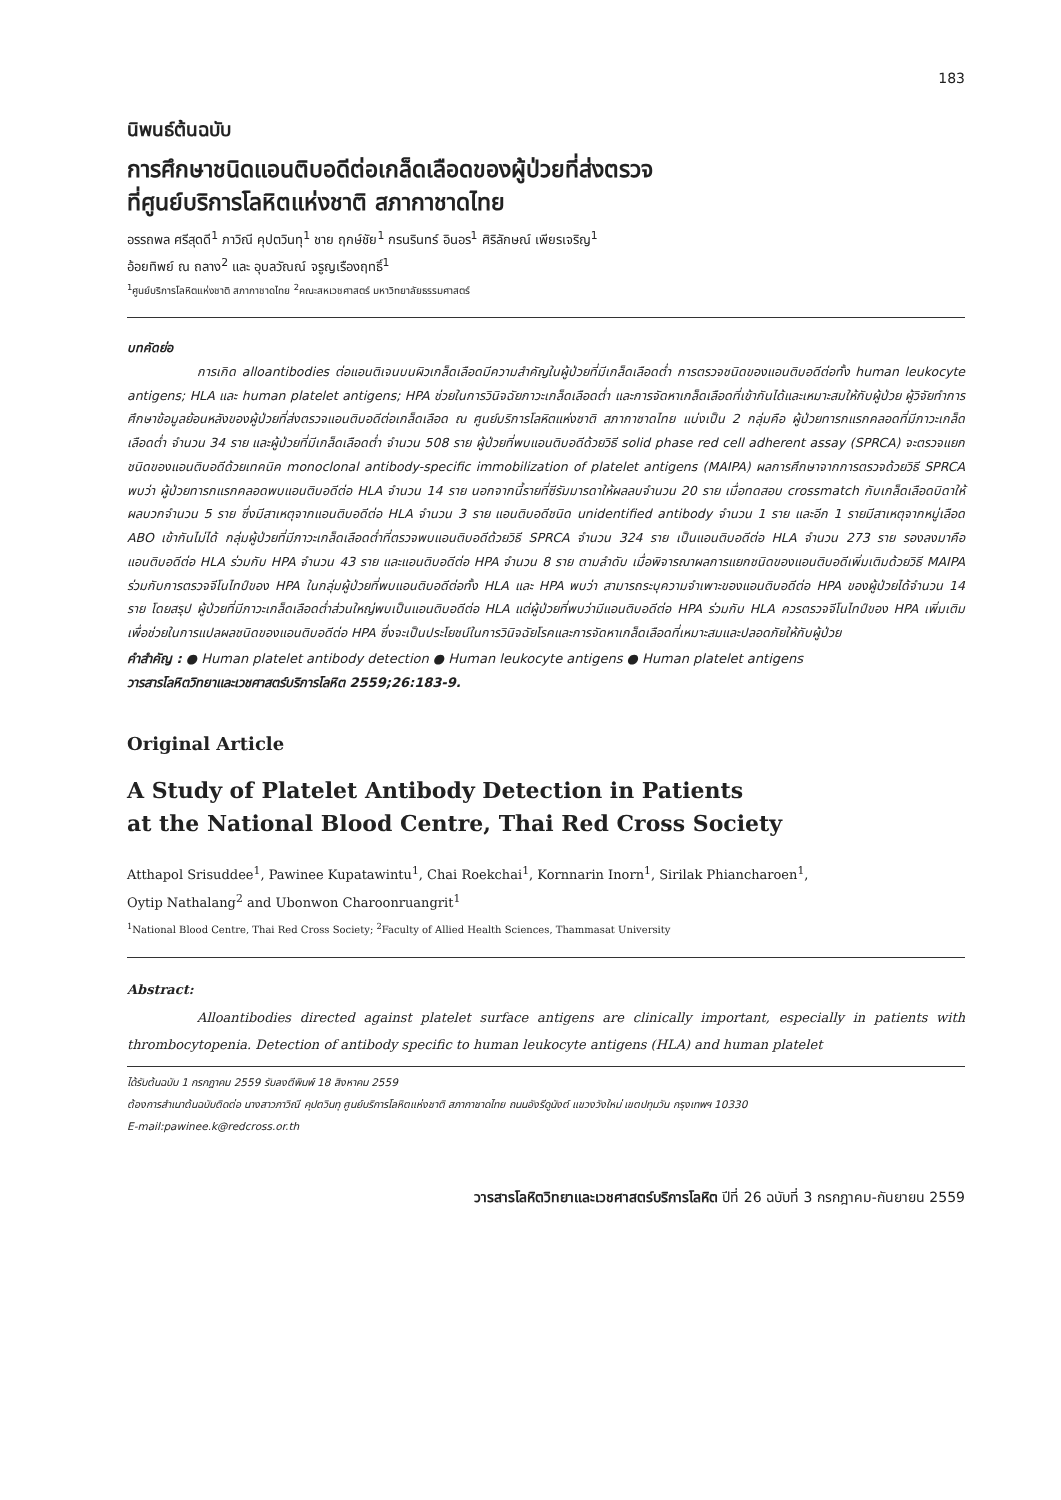183
นิพนธ์ต้นฉบับ
การศึกษาชนิดแอนติบอดีต่อเกล็ดเลือดของผู้ป่วยที่ส่งตรวจ
ที่ศูนย์บริการโลหิตแห่งชาติ สภากาชาดไทย
อรรถพล ศรีสุดดี<sup>1</sup> ภาวิณี คุปตวินทุ<sup>1</sup> ชาย ฤกษ์ชัย<sup>1</sup> กรนรินทร์ อินอร<sup>1</sup> ศิริลักษณ์ เพียรเจริญ<sup>1</sup>
อ้อยทิพย์ ณ ถลาง<sup>2</sup> และ อุบลวัณณ์ จรูญเรืองฤทธิ์<sup>1</sup>
<sup>1</sup> ศูนย์บริการโลหิตแห่งชาติ สภากาชาดไทย <sup>2</sup>คณะสหเวชศาสตร์ มหาวิทยาลัยธรรมศาสตร์
บทคัดย่อ
การเกิด alloantibodies ต่อแอนติเจนบนผิวเกล็ดเลือดมีความสำคัญในผู้ป่วยที่มีเกล็ดเลือดต่ำ การตรวจชนิดของแอนติบอดีต่อทั้ง human leukocyte antigens; HLA และ human platelet antigens; HPA ช่วยในการวินิจฉัยภาวะเกล็ดเลือดต่ำ และการจัดหาเกล็ดเลือดที่เข้ากันได้และเหมาะสมให้กับผู้ป่วย ผู้วิจัยทำการศึกษาข้อมูลย้อนหลังของผู้ป่วยที่ส่งตรวจแอนติบอดีต่อเกล็ดเลือด ณ ศูนย์บริการโลหิตแห่งชาติ สภากาชาดไทย แบ่งเป็น 2 กลุ่มคือ ผู้ป่วยทารกแรกคลอดที่มีภาวะเกล็ดเลือดต่ำ จำนวน 34 ราย และผู้ป่วยที่มีเกล็ดเลือดต่ำ จำนวน 508 ราย ผู้ป่วยที่พบแอนติบอดีด้วยวิธี solid phase red cell adherent assay (SPRCA) จะตรวจแยกชนิดของแอนติบอดีด้วยเทคนิค monoclonal antibody-specific immobilization of platelet antigens (MAIPA) ผลการศึกษาจากการตรวจด้วยวิธี SPRCA พบว่า ผู้ป่วยทารกแรกคลอดพบแอนติบอดีต่อ HLA จำนวน 14 ราย นอกจากนี้รายที่ซีรัมมารดาให้ผลลบจำนวน 20 ราย เมื่อทดสอบ crossmatch กับเกล็ดเลือดบิดาให้ผลบวกจำนวน 5 ราย ซึ่งมีสาเหตุจากแอนติบอดีต่อ HLA จำนวน 3 ราย แอนติบอดีชนิด unidentified antibody จำนวน 1 ราย และอีก 1 รายมีสาเหตุจากหมู่เลือด ABO เข้ากันไม่ได้ กลุ่มผู้ป่วยที่มีภาวะเกล็ดเลือดต่ำที่ตรวจพบแอนติบอดีด้วยวิธี SPRCA จำนวน 324 ราย เป็นแอนติบอดีต่อ HLA จำนวน 273 ราย รองลงมาคือแอนติบอดีต่อ HLA ร่วมกับ HPA จำนวน 43 ราย และแอนติบอดีต่อ HPA จำนวน 8 ราย ตามลำดับ เมื่อพิจารณาผลการแยกชนิดของแอนติบอดีเพิ่มเติมด้วยวิธี MAIPA ร่วมกับการตรวจจีโนไทป์ของ HPA ในกลุ่มผู้ป่วยที่พบแอนติบอดีต่อทั้ง HLA และ HPA พบว่า สามารถระบุความจำเพาะของแอนติบอดีต่อ HPA ของผู้ป่วยได้จำนวน 14 ราย โดยสรุป ผู้ป่วยที่มีภาวะเกล็ดเลือดต่ำส่วนใหญ่พบเป็นแอนติบอดีต่อ HLA แต่ผู้ป่วยที่พบว่ามีแอนติบอดีต่อ HPA ร่วมกับ HLA ควรตรวจจีโนไทป์ของ HPA เพิ่มเติมเพื่อช่วยในการแปลผลชนิดของแอนติบอดีต่อ HPA ซึ่งจะเป็นประโยชน์ในการวินิจฉัยโรคและการจัดหาเกล็ดเลือดที่เหมาะสมและปลอดภัยให้กับผู้ป่วย
คำสำคัญ : ● Human platelet antibody detection ● Human leukocyte antigens ● Human platelet antigens
วารสารโลหิตวิทยาและเวชศาสตร์บริการโลหิต 2559;26:183-9.
Original Article
A Study of Platelet Antibody Detection in Patients
at the National Blood Centre, Thai Red Cross Society
Atthapol Srisuddee<sup>1</sup>, Pawinee Kupatawintu<sup>1</sup>, Chai Roekchai<sup>1</sup>, Kornnarin Inorn<sup>1</sup>, Sirilak Phiancharoen<sup>1</sup>,
Oytip Nathalang<sup>2</sup> and Ubonwon Charoonruangrit<sup>1</sup>
<sup>1</sup> National Blood Centre, Thai Red Cross Society; <sup>2</sup>Faculty of Allied Health Sciences, Thammasat University
Abstract:
Alloantibodies directed against platelet surface antigens are clinically important, especially in patients with thrombocytopenia. Detection of antibody specific to human leukocyte antigens (HLA) and human platelet
ได้รับต้นฉบับ 1 กรกฎาคม 2559 รับลงตีพิมพ์ 18 สิงหาคม 2559
ต้องการสำเนาต้นฉบับติดต่อ นางสาวภาวิณี คุปตวินทุ ศูนย์บริการโลหิตแห่งชาติ สภากาชาดไทย ถนนอังรีดูนังต์ แขวงวังใหม่ เขตปทุมวัน กรุงเทพฯ 10330
E-mail:pawinee.k@redcross.or.th
วารสารโลหิตวิทยาและเวชศาสตร์บริการโลหิต ปีที่ 26 ฉบับที่ 3 กรกฎาคม-กันยายน 2559